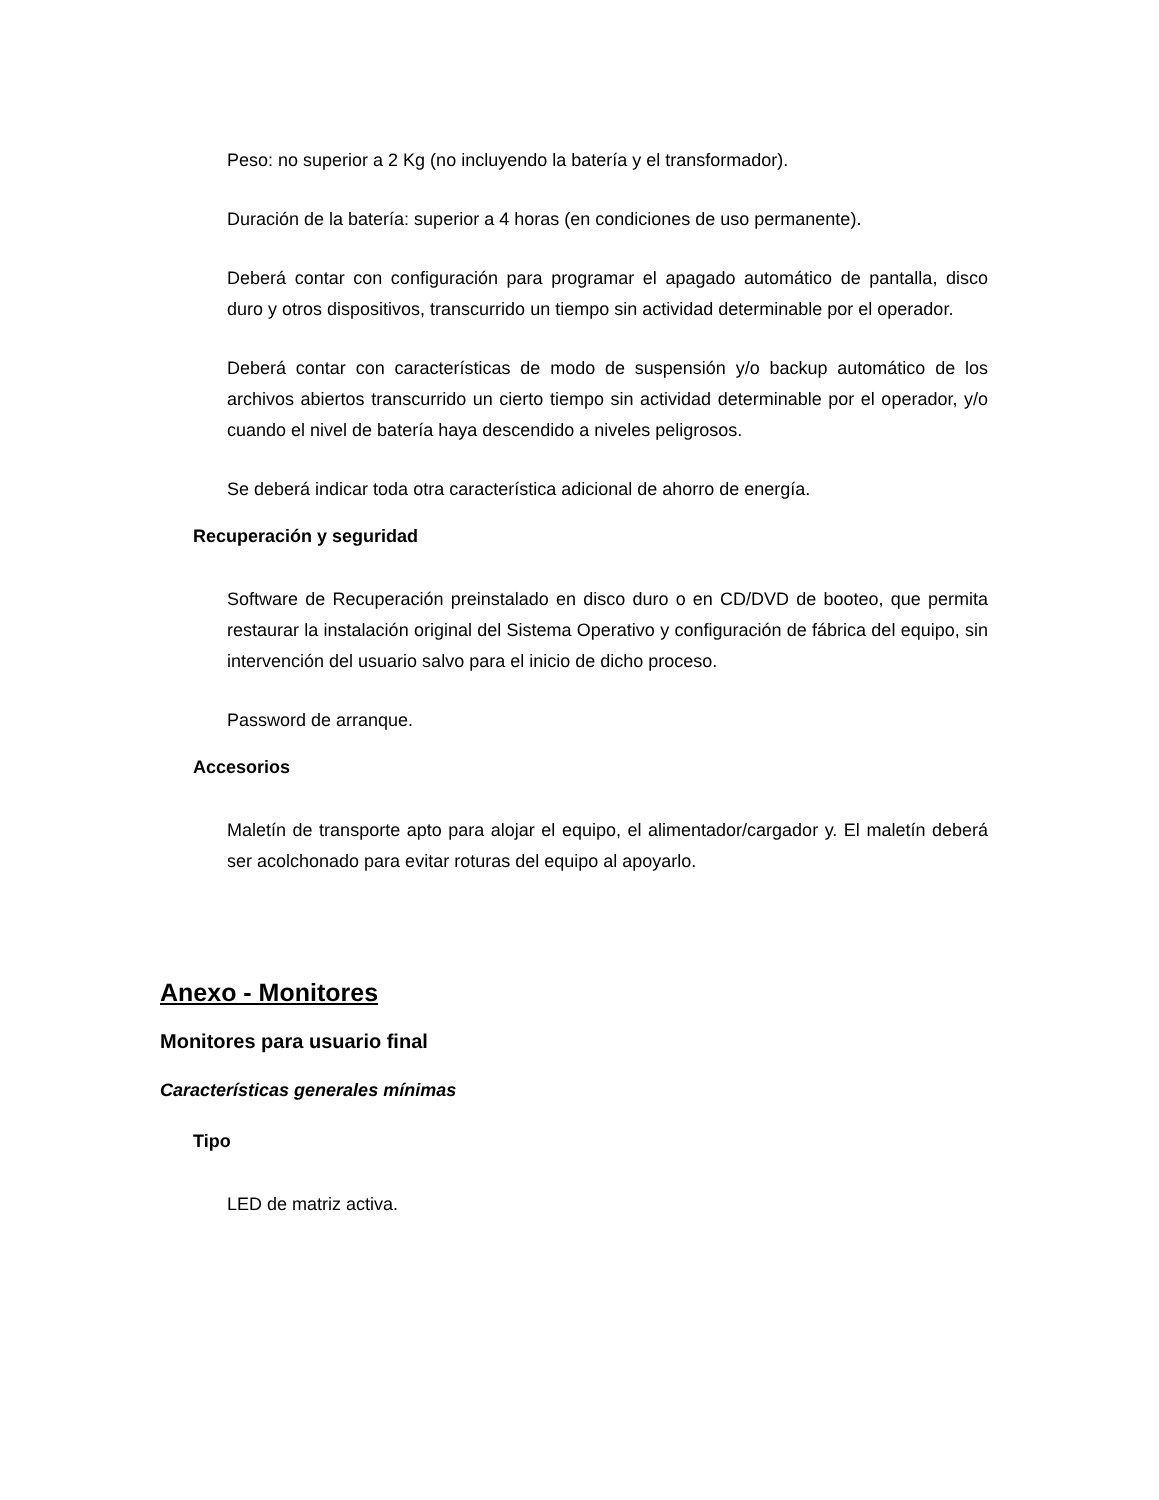Peso: no superior a 2 Kg (no incluyendo la batería y el transformador).
Duración de la batería: superior a 4 horas (en condiciones de uso permanente).
Deberá contar con configuración para programar el apagado automático de pantalla, disco duro y otros dispositivos, transcurrido un tiempo sin actividad determinable por el operador.
Deberá contar con características de modo de suspensión y/o backup automático de los archivos abiertos transcurrido un cierto tiempo sin actividad determinable por el operador, y/o cuando el nivel de batería haya descendido a niveles peligrosos.
Se deberá indicar toda otra característica adicional de ahorro de energía.
Recuperación y seguridad
Software de Recuperación preinstalado en disco duro o en CD/DVD de booteo, que permita restaurar la instalación original del Sistema Operativo y configuración de fábrica del equipo, sin intervención del usuario salvo para el inicio de dicho proceso.
Password de arranque.
Accesorios
Maletín de transporte apto para alojar el equipo, el alimentador/cargador y. El maletín deberá ser acolchonado para evitar roturas del equipo al apoyarlo.
Anexo - Monitores
Monitores para usuario final
Características generales mínimas
Tipo
LED de matriz activa.